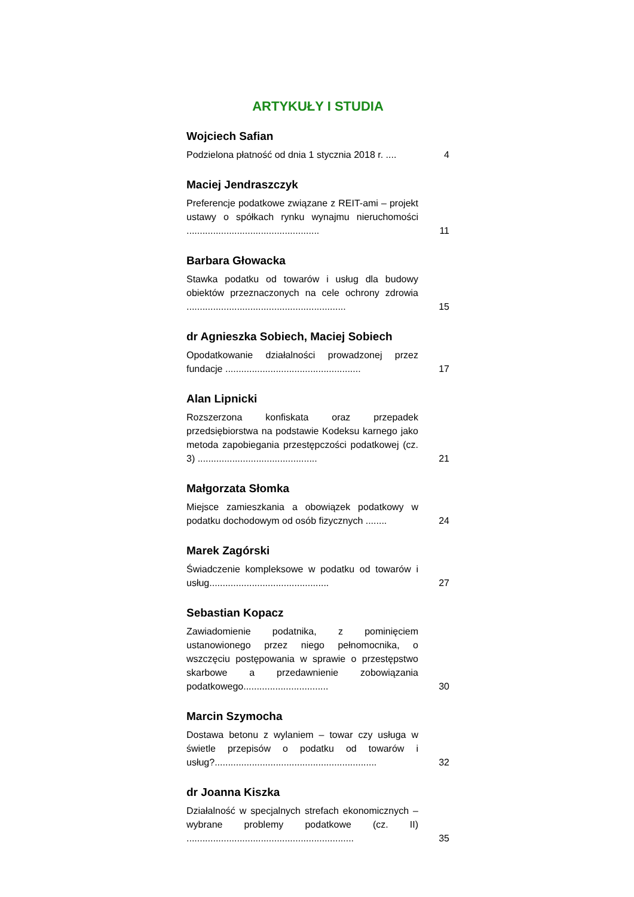ARTYKUŁY I STUDIA
Wojciech Safian
Podzielona płatność od dnia 1 stycznia 2018 r. ....
4
Maciej Jendraszczyk
Preferencje podatkowe związane z REIT-ami – projekt ustawy o spółkach rynku wynajmu nieruchomości ..................................................
11
Barbara Głowacka
Stawka podatku od towarów i usług dla budowy obiektów przeznaczonych na cele ochrony zdrowia ............................................................
15
dr Agnieszka Sobiech, Maciej Sobiech
Opodatkowanie działalności prowadzonej przez fundacje ...................................................
17
Alan Lipnicki
Rozszerzona konfiskata oraz przepadek przedsiębiorstwa na podstawie Kodeksu karnego jako metoda zapobiegania przestępczości podatkowej (cz. 3) .............................................
21
Małgorzata Słomka
Miejsce zamieszkania a obowiązek podatkowy w podatku dochodowym od osób fizycznych ........
24
Marek Zagórski
Świadczenie kompleksowe w podatku od towarów i usług.............................................
27
Sebastian Kopacz
Zawiadomienie podatnika, z pominięciem ustanowionego przez niego pełnomocnika, o wszczęciu postępowania w sprawie o przestępstwo skarbowe a przedawnienie zobowiązania podatkowego................................
30
Marcin Szymocha
Dostawa betonu z wylaniem – towar czy usługa w świetle przepisów o podatku od towarów i usług?.............................................................
32
dr Joanna Kiszka
Działalność w specjalnych strefach ekonomicznych – wybrane problemy podatkowe (cz. II) ...............................................................
35